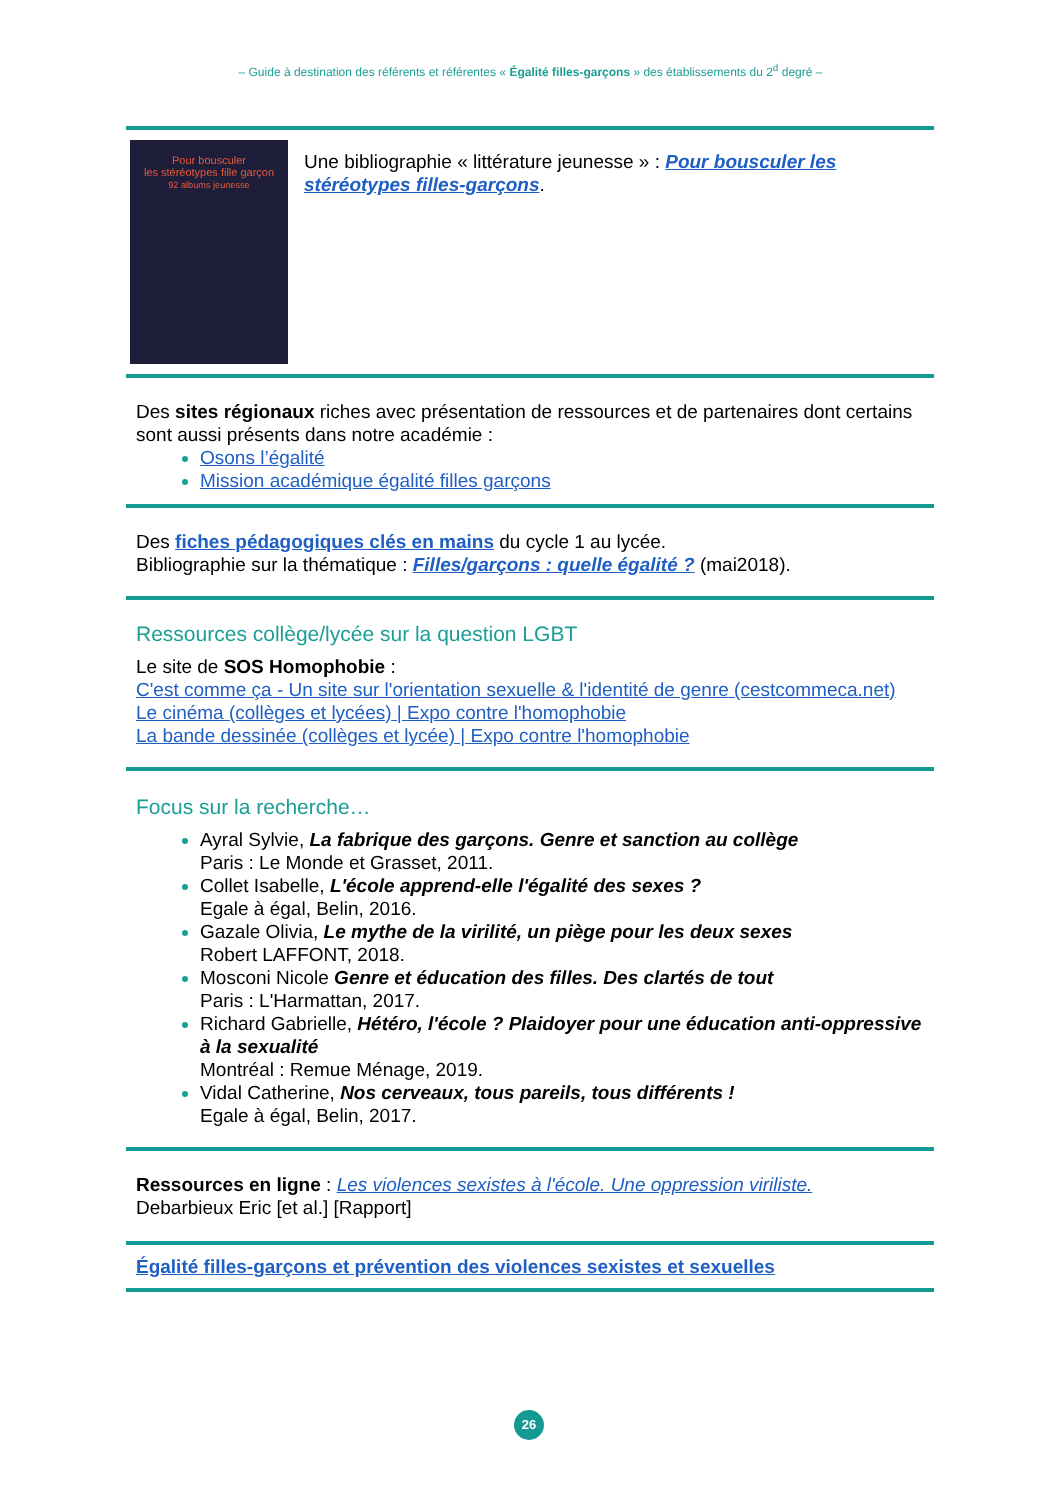– Guide à destination des référents et référentes « Égalité filles-garçons » des établissements du 2<sup>d</sup> degré –
Pour bousculer
les stéréotypes fille garçon
92 albums jeunesse
Une bibliographie « littérature jeunesse » : Pour bousculer les stéréotypes filles-garçons.
Des sites régionaux riches avec présentation de ressources et de partenaires dont certains sont aussi présents dans notre académie :
Osons l’égalité
Mission académique égalité filles garçons
Des fiches pédagogiques clés en mains du cycle 1 au lycée.
Bibliographie sur la thématique : Filles/garçons : quelle égalité ? (mai2018).
Ressources collège/lycée sur la question LGBT
Le site de SOS Homophobie :
C'est comme ça - Un site sur l'orientation sexuelle & l'identité de genre (cestcommeca.net)
Le cinéma (collèges et lycées) | Expo contre l'homophobie
La bande dessinée (collèges et lycée) | Expo contre l'homophobie
Focus sur la recherche…
Ayral Sylvie, La fabrique des garçons. Genre et sanction au collège
Paris : Le Monde et Grasset, 2011.
Collet Isabelle, L'école apprend-elle l'égalité des sexes ?
Egale à égal, Belin, 2016.
Gazale Olivia, Le mythe de la virilité, un piège pour les deux sexes
Robert LAFFONT, 2018.
Mosconi Nicole Genre et éducation des filles. Des clartés de tout
Paris : L'Harmattan, 2017.
Richard Gabrielle, Hétéro, l'école ? Plaidoyer pour une éducation anti-oppressive à la sexualité
Montréal : Remue Ménage, 2019.
Vidal Catherine, Nos cerveaux, tous pareils, tous différents !
Egale à égal, Belin, 2017.
Ressources en ligne : Les violences sexistes à l'école. Une oppression viriliste.
Debarbieux Eric [et al.] [Rapport]
Égalité filles-garçons et prévention des violences sexistes et sexuelles
26